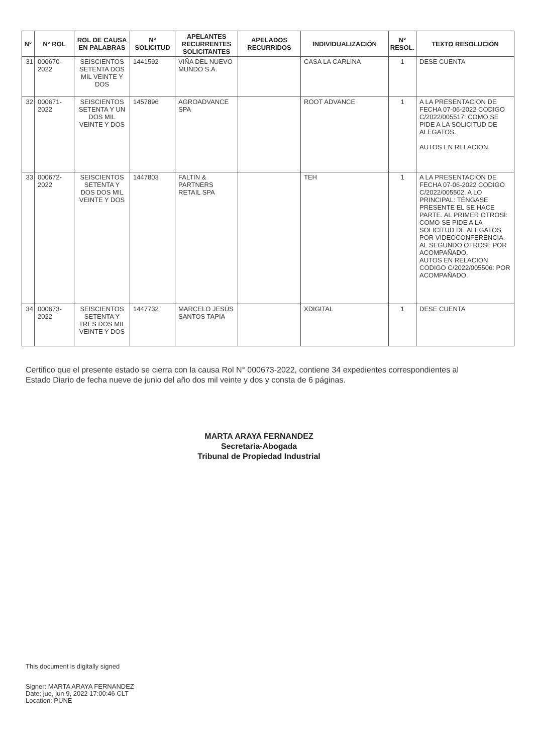| N° | N° ROL | ROL DE CAUSA EN PALABRAS | N° SOLICITUD | APELANTES RECURRENTES SOLICITANTES | APELADOS RECURRIDOS | INDIVIDUALIZACIÓN | N° RESOL. | TEXTO RESOLUCIÓN |
| --- | --- | --- | --- | --- | --- | --- | --- | --- |
| 31 | 000670-2022 | SEISCIENTOS SETENTA DOS MIL VEINTE Y DOS | 1441592 | VIÑA DEL NUEVO MUNDO S.A. | | CASA LA CARLINA | 1 | DESE CUENTA |
| 32 | 000671-2022 | SEISCIENTOS SETENTA Y UN DOS MIL VEINTE Y DOS | 1457896 | AGROADVANCE SPA | | ROOT ADVANCE | 1 | A LA PRESENTACION DE FECHA 07-06-2022 CODIGO C/2022/005517: COMO SE PIDE A LA SOLICITUD DE ALEGATOS. AUTOS EN RELACION. |
| 33 | 000672-2022 | SEISCIENTOS SETENTA Y DOS DOS MIL VEINTE Y DOS | 1447803 | FALTIN & PARTNERS RETAIL SPA | | TEH | 1 | A LA PRESENTACION DE FECHA 07-06-2022 CODIGO C/2022/005502. A LO PRINCIPAL: TÉNGASE PRESENTE EL SE HACE PARTE. AL PRIMER OTROSÍ: COMO SE PIDE A LA SOLICITUD DE ALEGATOS POR VIDEOCONFERENCIA. AL SEGUNDO OTROSÍ: POR ACOMPAÑADO. AUTOS EN RELACION CODIGO C/2022/005506: POR ACOMPAÑADO. |
| 34 | 000673-2022 | SEISCIENTOS SETENTA Y TRES DOS MIL VEINTE Y DOS | 1447732 | MARCELO JESÚS SANTOS TAPIA | | XDIGITAL | 1 | DESE CUENTA |
Certifico que el presente estado se cierra con la causa Rol N° 000673-2022, contiene 34 expedientes correspondientes al Estado Diario de fecha nueve de junio del año dos mil veinte y dos y consta de 6 páginas.
MARTA ARAYA FERNANDEZ
Secretaria-Abogada
Tribunal de Propiedad Industrial
This document is digitally signed
Signer: MARTA ARAYA FERNANDEZ
Date: jue, jun 9, 2022 17:00:46 CLT
Location: PUNE